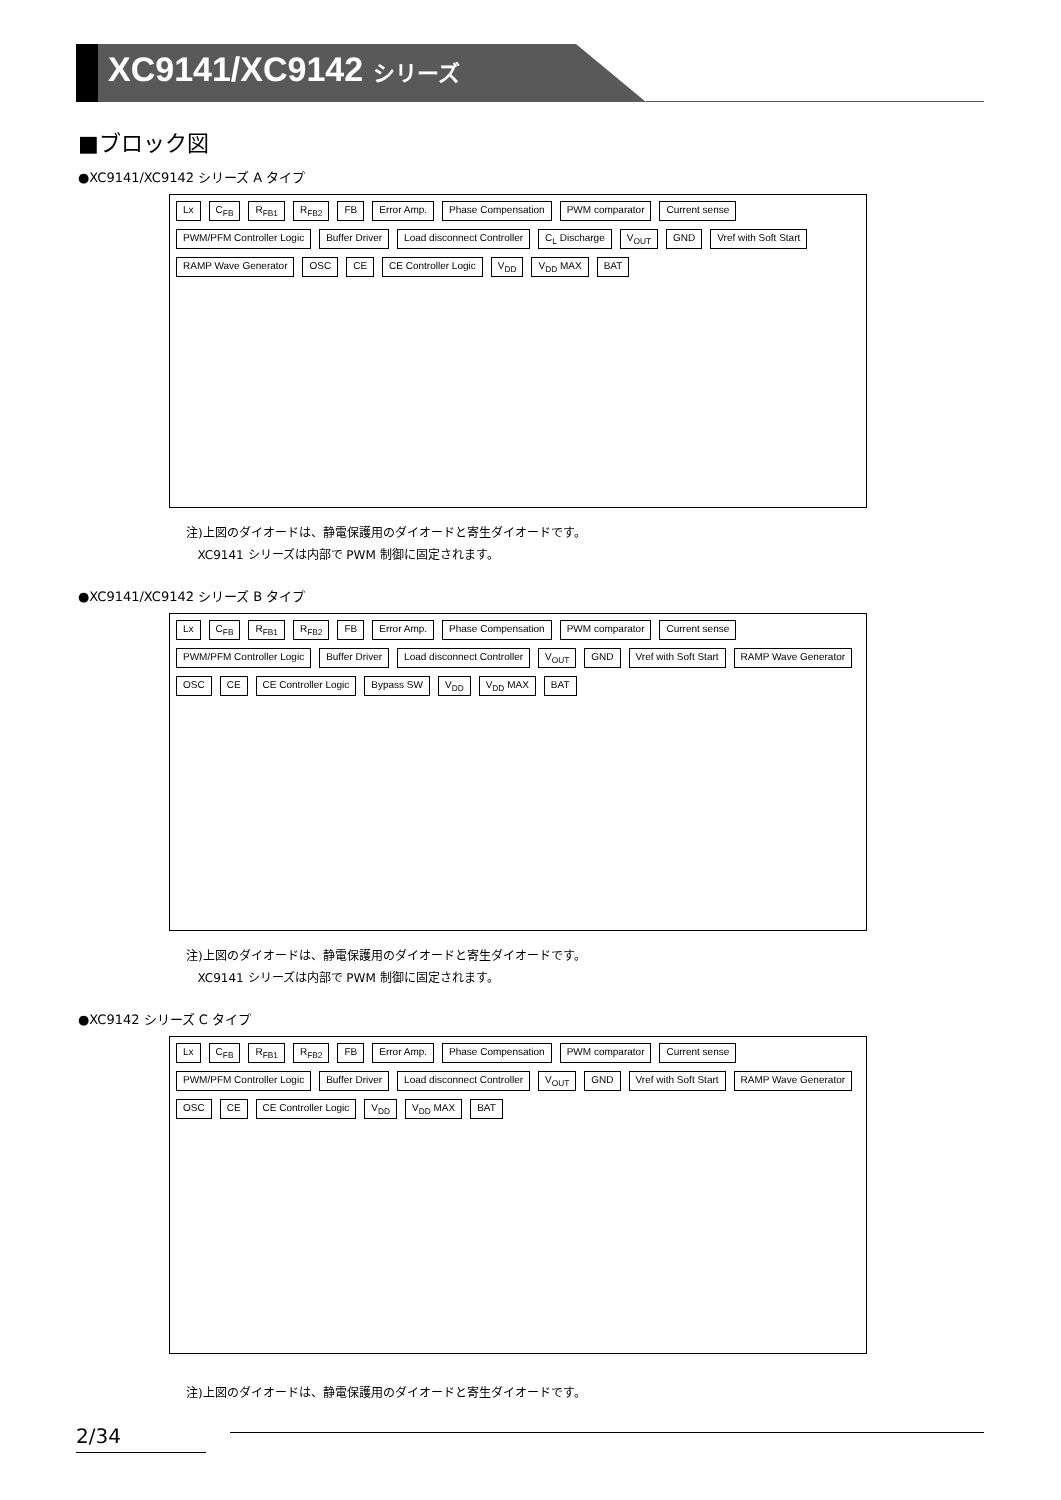XC9141/XC9142 シリーズ
■ブロック図
●XC9141/XC9142 シリーズ A タイプ
Lx C<sub>FB</sub> R<sub>FB1</sub> R<sub>FB2</sub> FB Error Amp. Phase Compensation PWM comparator Current sense PWM/PFM Controller Logic Buffer Driver Load disconnect Controller C<sub>L</sub> Discharge V<sub>OUT</sub> GND Vref with Soft Start RAMP Wave Generator OSC CE CE Controller Logic V<sub>DD</sub> V<sub>DD</sub> MAX BAT
注)上図のダイオードは、静電保護用のダイオードと寄生ダイオードです。
XC9141 シリーズは内部で PWM 制御に固定されます。
●XC9141/XC9142 シリーズ B タイプ
Lx C<sub>FB</sub> R<sub>FB1</sub> R<sub>FB2</sub> FB Error Amp. Phase Compensation PWM comparator Current sense PWM/PFM Controller Logic Buffer Driver Load disconnect Controller V<sub>OUT</sub> GND Vref with Soft Start RAMP Wave Generator OSC CE CE Controller Logic Bypass SW V<sub>DD</sub> V<sub>DD</sub> MAX BAT
注)上図のダイオードは、静電保護用のダイオードと寄生ダイオードです。
XC9141 シリーズは内部で PWM 制御に固定されます。
●XC9142 シリーズ C タイプ
Lx C<sub>FB</sub> R<sub>FB1</sub> R<sub>FB2</sub> FB Error Amp. Phase Compensation PWM comparator Current sense PWM/PFM Controller Logic Buffer Driver Load disconnect Controller V<sub>OUT</sub> GND Vref with Soft Start RAMP Wave Generator OSC CE CE Controller Logic V<sub>DD</sub> V<sub>DD</sub> MAX BAT
注)上図のダイオードは、静電保護用のダイオードと寄生ダイオードです。
2/34